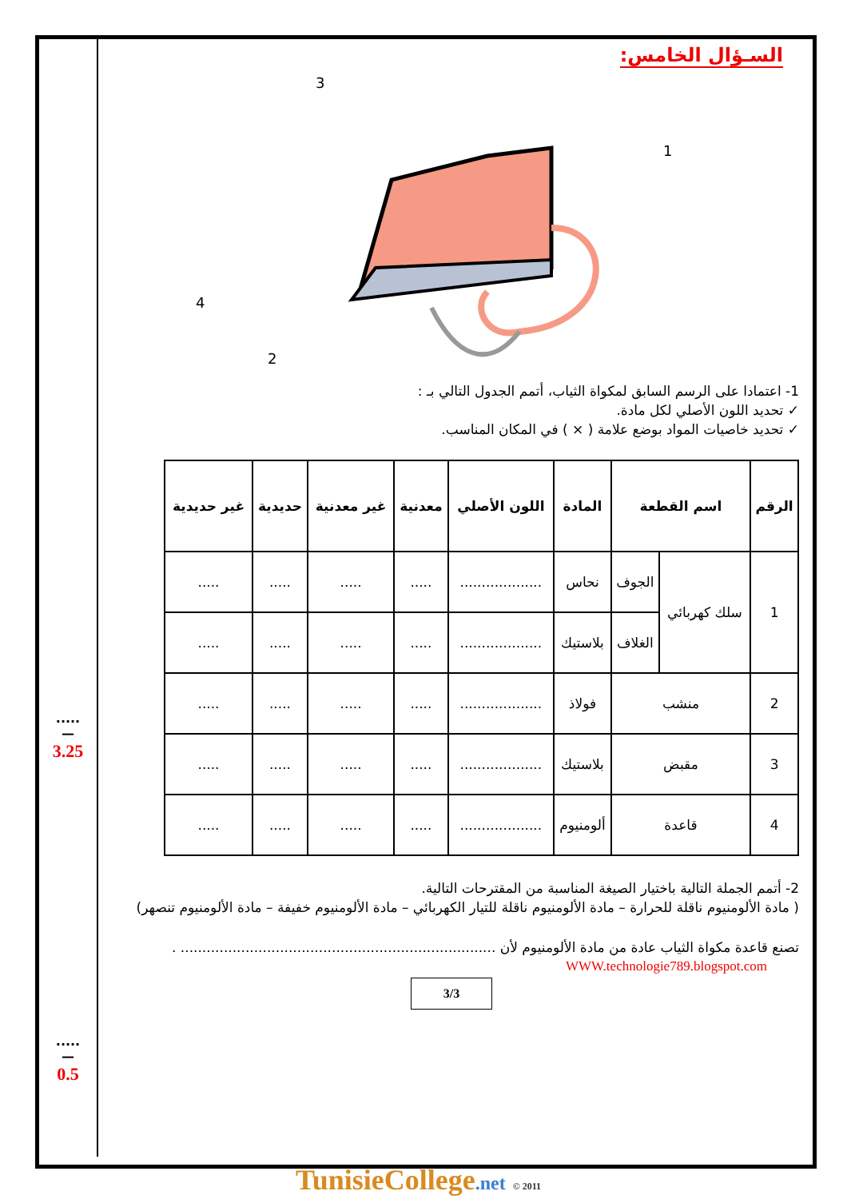.....
—
3.25
.....
—
0.5
السـؤال الخامس:
3
1
4
2
1- اعتمادا على الرسم السابق لمكواة الثياب، أتمم الجدول التالي بـ :
✓ تحديد اللون الأصلي لكل مادة.
✓ تحديد خاصيات المواد بوضع علامة ( × ) في المكان المناسب.
| الرقم | اسم القطعة | | المادة | اللون الأصلي | معدنية | غير معدنية | حديدية | غير حديدية |
| --- | --- | --- | --- | --- | --- | --- | --- | --- |
| 1 | سلك كهربائي | الجوف | نحاس | ................... | ..... | ..... | ..... | ..... |
| | | الغلاف | بلاستيك | ................... | ..... | ..... | ..... | ..... |
| 2 | منشب | | فولاذ | ................... | ..... | ..... | ..... | ..... |
| 3 | مقبض | | بلاستيك | ................... | ..... | ..... | ..... | ..... |
| 4 | قاعدة | | ألومنيوم | ................... | ..... | ..... | ..... | ..... |
2- أتمم الجملة التالية باختيار الصيغة المناسبة من المقترحات التالية.
( مادة الألومنيوم ناقلة للحرارة – مادة الألومنيوم ناقلة للتيار الكهربائي – مادة الألومنيوم خفيفة – مادة الألومنيوم تنصهر)
تصنع قاعدة مكواة الثياب عادة من مادة الألومنيوم لأن ......................................................................... .
WWW.technologie789.blogspot.com
3/3
TunisieCollege.net © 2011